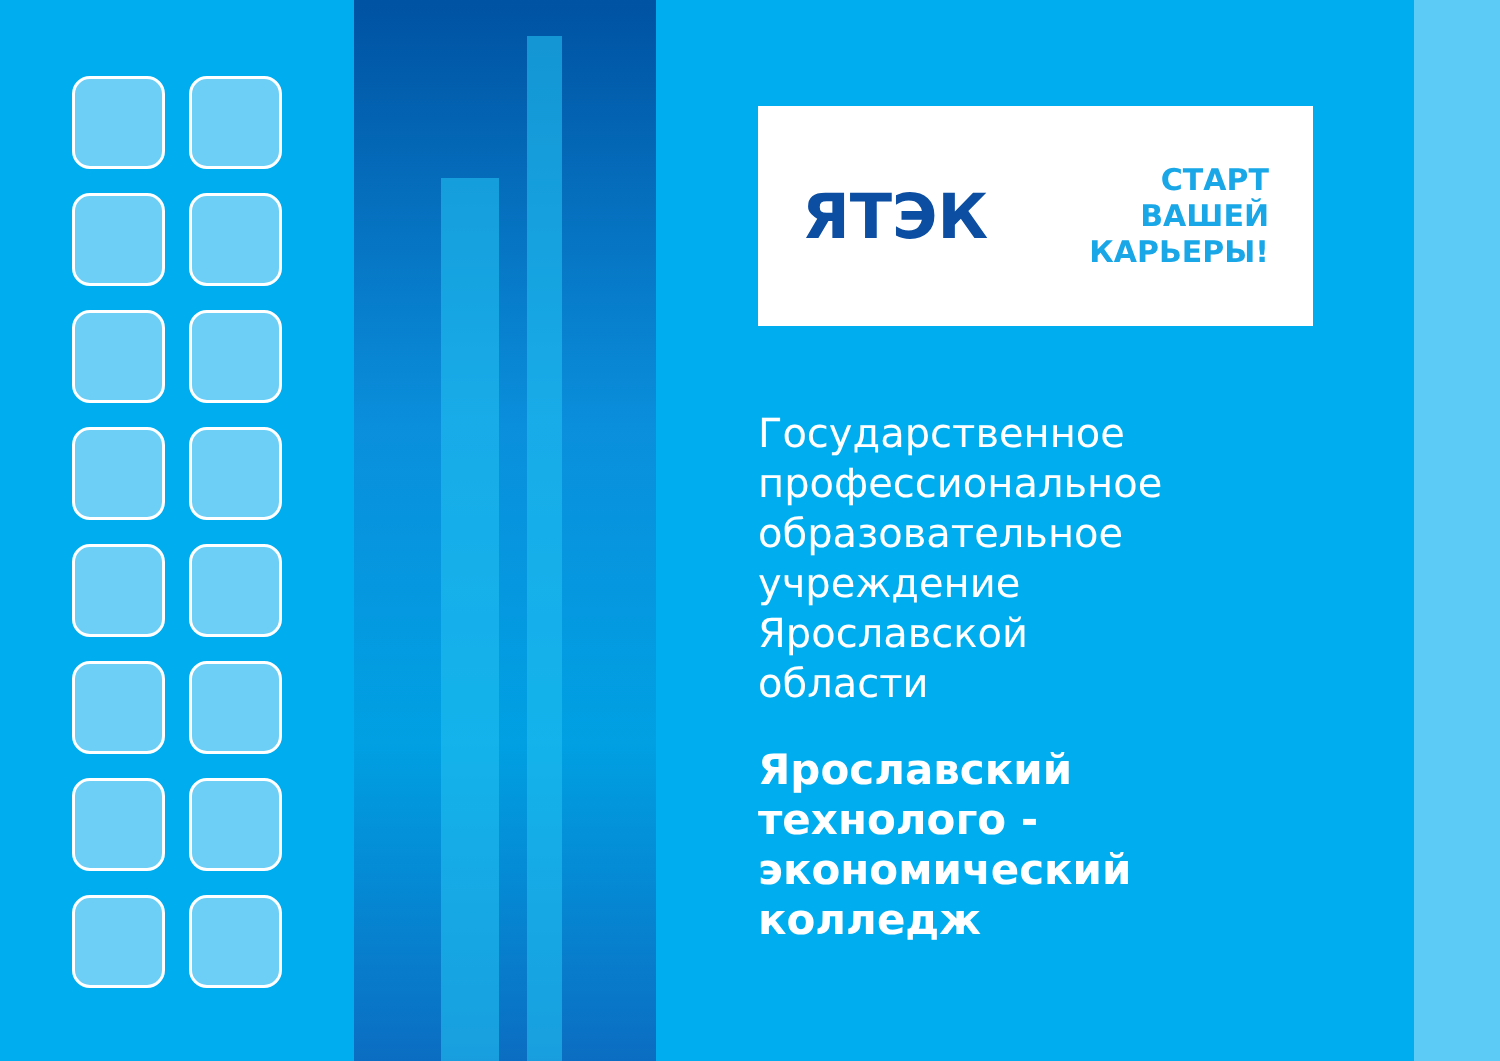ЯТЭК
СТАРТ
ВАШЕЙ
КАРЬЕРЫ!
Государственное
профессиональное
образовательное
учреждение
Ярославской
области
Ярославский
технолого -
экономический
колледж